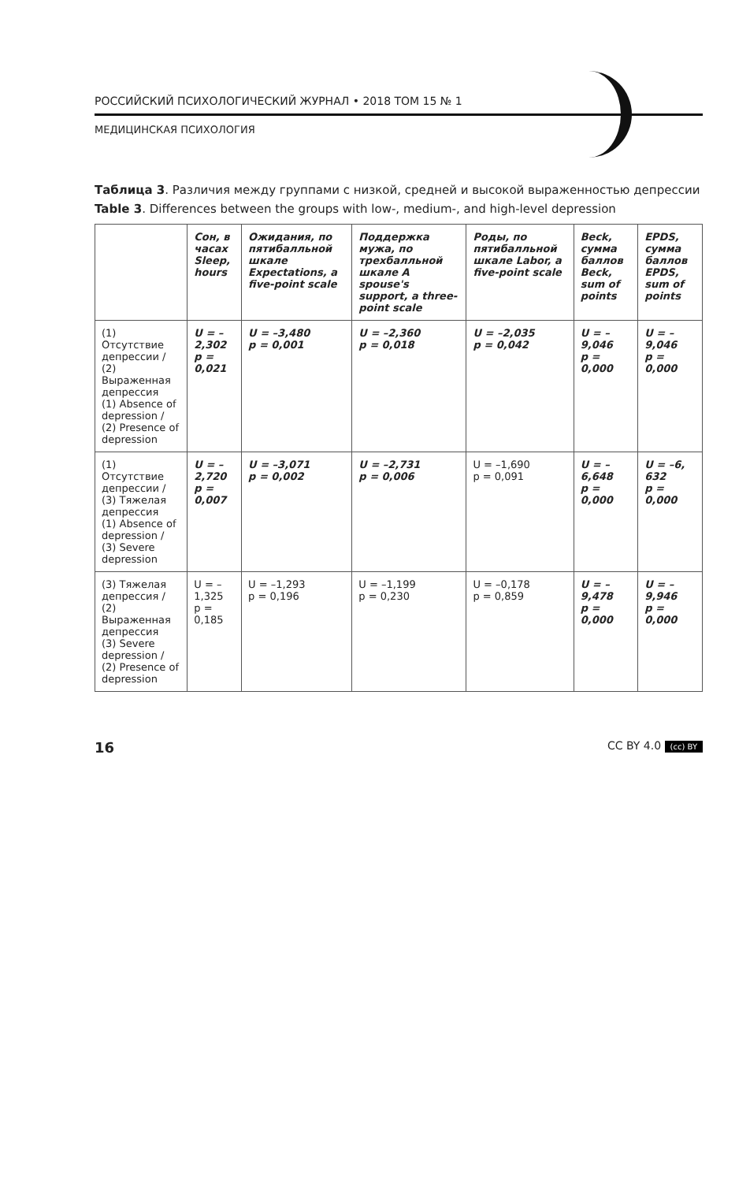РОССИЙСКИЙ ПСИХОЛОГИЧЕСКИЙ ЖУРНАЛ • 2018 ТОМ 15 № 1
МЕДИЦИНСКАЯ ПСИХОЛОГИЯ
Таблица 3. Различия между группами с низкой, средней и высокой выраженностью депрессии
Table 3. Differences between the groups with low-, medium-, and high-level depression
| | Сон, в часах Sleep, hours | Ожидания, по пятибалльной шкале Expectations, a five-point scale | Поддержка мужа, по трехбалльной шкале A spouse's support, a three-point scale | Роды, по пятибалльной шкале Labor, a five-point scale | Beck, сумма баллов Beck, sum of points | EPDS, сумма баллов EPDS, sum of points |
| --- | --- | --- | --- | --- | --- | --- |
| (1) Отсутствие депрессии / (2) Выраженная депрессия (1) Absence of depression / (2) Presence of depression | U = –2,302 p = 0,021 | U = –3,480 p = 0,001 | U = –2,360 p = 0,018 | U = –2,035 p = 0,042 | U = –9,046 p = 0,000 | U = –9,046 p = 0,000 |
| (1) Отсутствие депрессии / (3) Тяжелая депрессия (1) Absence of depression / (3) Severe depression | U = –2,720 p = 0,007 | U = –3,071 p = 0,002 | U = –2,731 p = 0,006 | U = –1,690 p = 0,091 | U = –6,648 p = 0,000 | U = –6, 632 p = 0,000 |
| (3) Тяжелая депрессия / (2) Выраженная депрессия (3) Severe depression / (2) Presence of depression | U = –1,325 p = 0,185 | U = –1,293 p = 0,196 | U = –1,199 p = 0,230 | U = –0,178 p = 0,859 | U = –9,478 p = 0,000 | U = –9,946 p = 0,000 |
16 CC BY 4.0 (cc) BY